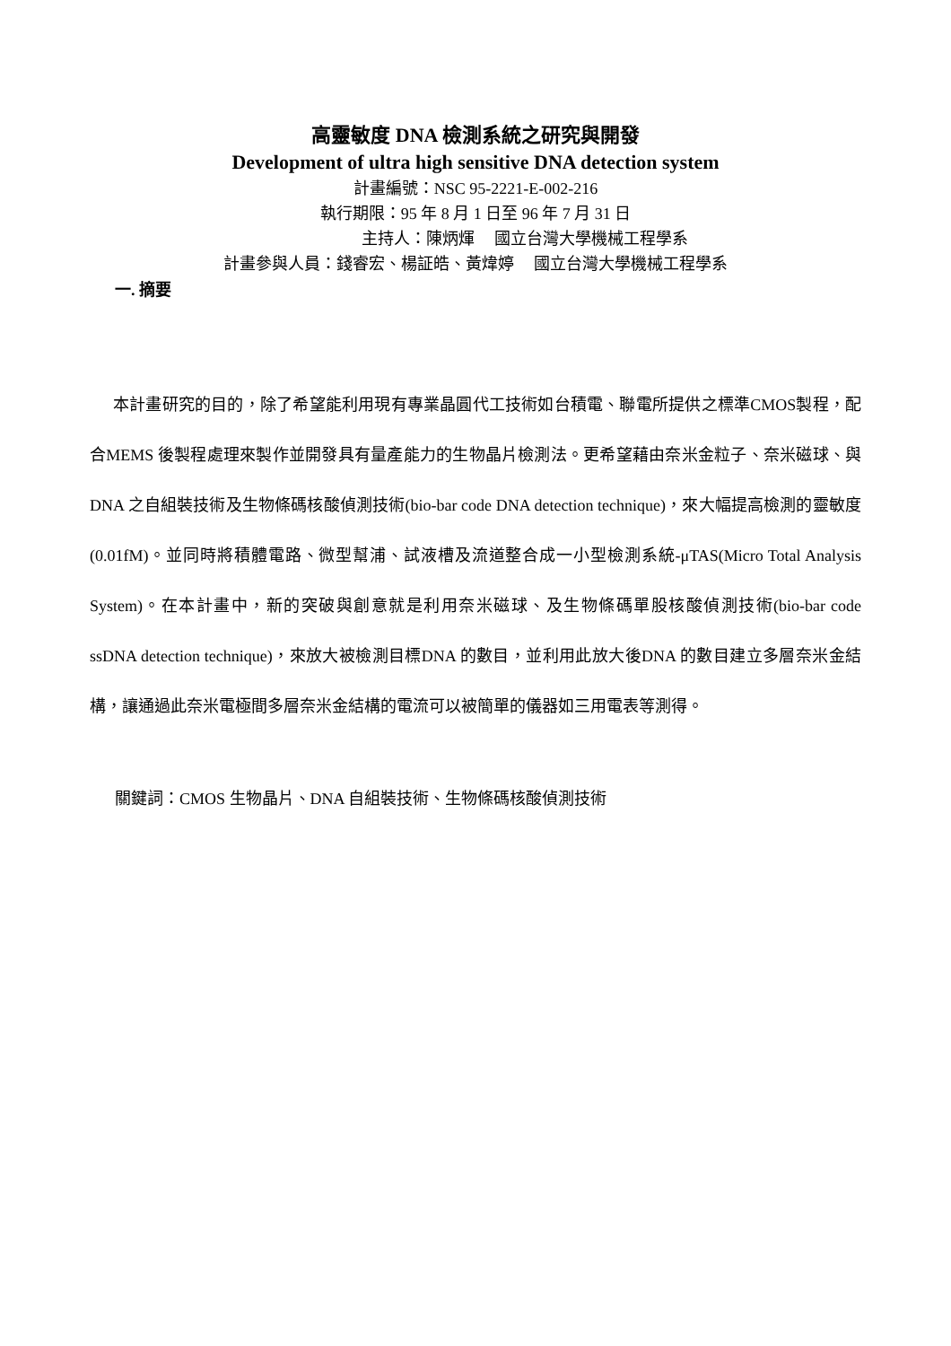高靈敏度 DNA 檢測系統之研究與開發
Development of ultra high sensitive DNA detection system
計畫編號：NSC 95-2221-E-002-216
執行期限：95 年 8 月 1 日至 96 年 7 月 31 日
主持人：陳炳煇　 國立台灣大學機械工程學系
計畫參與人員：錢睿宏、楊証皓、黃煒婷　 國立台灣大學機械工程學系
一. 摘要
本計畫研究的目的，除了希望能利用現有專業晶圓代工技術如台積電、聯電所提供之標準CMOS製程，配合MEMS 後製程處理來製作並開發具有量產能力的生物晶片檢測法。更希望藉由奈米金粒子、奈米磁球、與DNA 之自組裝技術及生物條碼核酸偵測技術(bio-bar code DNA detection technique)，來大幅提高檢測的靈敏度 (0.01fM)。並同時將積體電路、微型幫浦、試液槽及流道整合成一小型檢測系統-μTAS(Micro Total Analysis System)。在本計畫中，新的突破與創意就是利用奈米磁球、及生物條碼單股核酸偵測技術(bio-bar code ssDNA detection technique)，來放大被檢測目標DNA 的數目，並利用此放大後DNA 的數目建立多層奈米金結構，讓通過此奈米電極間多層奈米金結構的電流可以被簡單的儀器如三用電表等測得。
關鍵詞：CMOS 生物晶片、DNA 自組裝技術、生物條碼核酸偵測技術